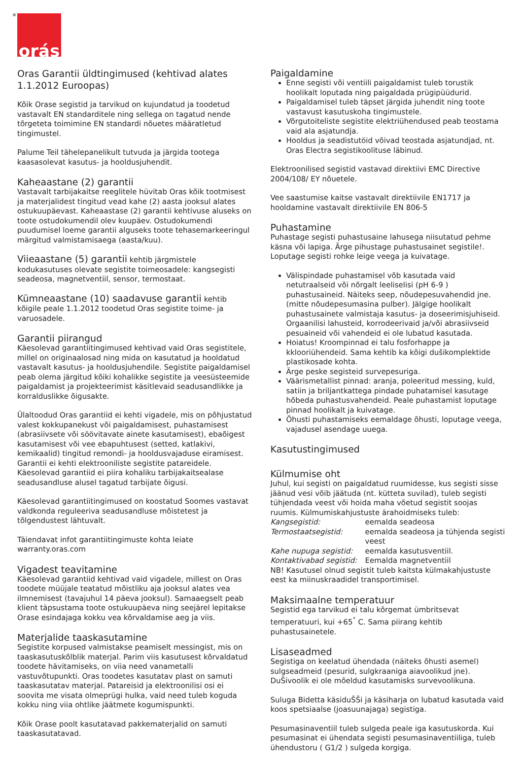<sup>®</sup>orás
Oras Garantii üldtingimused (kehtivad alates 1.1.2012 Euroopas)
Kõik Orase segistid ja tarvikud on kujundatud ja toodetud vastavalt EN standarditele ning sellega on tagatud nende tõrgeteta toimimine EN standardi nõuetes määratletud tingimustel.
Palume Teil tähelepanelikult tutvuda ja järgida tootega kaasasolevat kasutus- ja hooldusjuhendit.
Kaheaastane (2) garantii
Vastavalt tarbijakaitse reeglitele hüvitab Oras kõik tootmisest ja materjalidest tingitud vead kahe (2) aasta jooksul alates ostukuupäevast. Kaheaastase (2) garantii kehtivuse aluseks on toote ostudokumendil olev kuupäev. Ostudokumendi puudumisel loeme garantii alguseks toote tehasemarkeeringul märgitud valmistamisaega (aasta/kuu).
Viieaastane (5) garantii kehtib järgmistele kodukasutuses olevate segistite toimeosadele: kangsegisti seadeosa, magnetventiil, sensor, termostaat.
Kümneaastane (10) saadavuse garantii kehtib kõigile peale 1.1.2012 toodetud Oras segistite toime- ja varuosadele.
Garantii piirangud
Käesolevad garantiitingimused kehtivad vaid Oras segistitele, millel on originaalosad ning mida on kasutatud ja hooldatud vastavalt kasutus- ja hooldusjuhendile. Segistite paigaldamisel peab olema järgitud kõiki kohalikke segistite ja veesüsteemide paigaldamist ja projekteerimist käsitlevaid seadusandlikke ja korralduslikke õigusakte.
Ülaltoodud Oras garantiid ei kehti vigadele, mis on põhjustatud valest kokkupanekust või paigaldamisest, puhastamisest (abrasiivsete või söövitavate ainete kasutamisest), ebaõigest kasutamisest või vee ebapuhtusest (setted, katlakivi, kemikaalid) tingitud remondi- ja hooldusvajaduse eiramisest. Garantii ei kehti elektrooniliste segistite patareidele.
Käesolevad garantiid ei piira kohaliku tarbijakaitsealase seadusandluse alusel tagatud tarbijate õigusi.
Käesolevad garantiitingimused on koostatud Soomes vastavat valdkonda reguleeriva seadusandluse mõistetest ja tõlgendustest lähtuvalt.
Täiendavat infot garantiitingimuste kohta leiate warranty.oras.com
Vigadest teavitamine
Käesolevad garantiid kehtivad vaid vigadele, millest on Oras toodete müüjale teatatud mõistliku aja jooksul alates vea ilmnemisest (tavajuhul 14 päeva jooksul). Samaaegselt peab klient täpsustama toote ostukuupäeva ning seejärel lepitakse Orase esindajaga kokku vea kõrvaldamise aeg ja viis.
Materjalide taaskasutamine
Segistite korpused valmistakse peamiselt messingist, mis on taaskasutuskõlblik materjal. Parim viis kasutusest kõrvaldatud toodete hävitamiseks, on viia need vanametalli vastuvõtupunkti. Oras toodetes kasutatav plast on samuti taaskasutatav materjal. Patareisid ja elektroonilisi osi ei soovita me visata olmeprügi hulka, vaid need tuleb koguda kokku ning viia ohtlike jäätmete kogumispunkti.
Kõik Orase poolt kasutatavad pakkematerjalid on samuti taaskasutatavad.
Paigaldamine
Enne segisti või ventiili paigaldamist tuleb torustik hoolikalt loputada ning paigaldada prügipüüdurid.
Paigaldamisel tuleb täpset järgida juhendit ning toote vastavust kasutuskoha tingimustele.
Võrgutoiteliste segistite elektriühendused peab teostama vaid ala asjatundja.
Hooldus ja seadistutöid võivad teostada asjatundjad, nt. Oras Electra segistikoolituse läbinud.
Elektroonilised segistid vastavad direktiivi EMC Directive 2004/108/ EY nõuetele.
Vee saastumise kaitse vastavalt direktiivile EN1717 ja hooldamine vastavalt direktiivile EN 806-5
Puhastamine
Puhastage segisti puhastusaine lahusega niisutatud pehme käsna või lapiga. Ärge pihustage puhastusainet segistile!. Loputage segisti rohke leige veega ja kuivatage.
Välispindade puhastamisel võb kasutada vaid netutraalseid või nõrgalt leeliselisi (pH 6-9 ) puhastusaineid. Näiteks seep, nõudepesuvahendid jne. (mitte nõudepesumasina pulber). Jälgige hoolikalt puhastusainete valmistaja kasutus- ja doseerimisjuhiseid. Orgaanilisi lahusteid, korrodeerivaid ja/või abrasiivseid pesuaineid või vahendeid ei ole lubatud kasutada.
Hoiatus! Kroompinnad ei talu fosforhappe ja kklooriühendeid. Sama kehtib ka kõigi dušikomplektide plastikosade kohta.
Ärge peske segisteid survepesuriga.
Väärismetallist pinnad: aranja, poleeritud messing, kuld, satiin ja briljantkattega pindade puhatamisel kasutage hõbeda puhastusvahendeid. Peale puhastamist loputage pinnad hoolikalt ja kuivatage.
Õhusti puhastamiseks eemaldage õhusti, loputage veega, vajadusel asendage uuega.
Kasutustingimused
Külmumise oht
Juhul, kui segisti on paigaldatud ruumidesse, kus segisti sisse jäänud vesi võib jäätuda (nt. kütteta suvilad), tuleb segisti tühjendada veest või hoida maha võetud segistit soojas ruumis. Külmumiskahjustuste ärahoidmiseks tuleb:
| Kangsegistid: | eemalda seadeosa |
| Termostaatsegistid: | eemalda seadeosa ja tühjenda segisti veest |
| Kahe nupuga segistid: | eemalda kasutusventiil. |
| Kontaktivabad segistid: | Eemalda magnetventiil |
NB! Kasutusel olnud segistit tuleb kaitsta külmakahjustuste eest ka miinuskraadidel transportimisel.
Maksimaalne temperatuur
Segistid ega tarvikud ei talu kõrgemat ümbritsevat temperatuuri, kui +65<sup>°</sup> C. Sama piirang kehtib puhastusainetele.
Lisaseadmed
Segistiga on keelatud ühendada (näiteks õhusti asemel) sulgseadmeid (pesurid, sulgkraaniga aiavoolikud jne). DuŠivoolik ei ole mõeldud kasutamisks survevoolikuna.
Suluga Bidetta käsiduŠŠi ja käsiharja on lubatud kasutada vaid koos spetsiaalse (joasuunajaga) segistiga.
Pesumasinaventiil tuleb sulgeda peale iga kasutuskorda. Kui pesumasinat ei ühendata segisti pesumasinaventiiliga, tuleb ühendustoru ( G1/2 ) sulgeda korgiga.